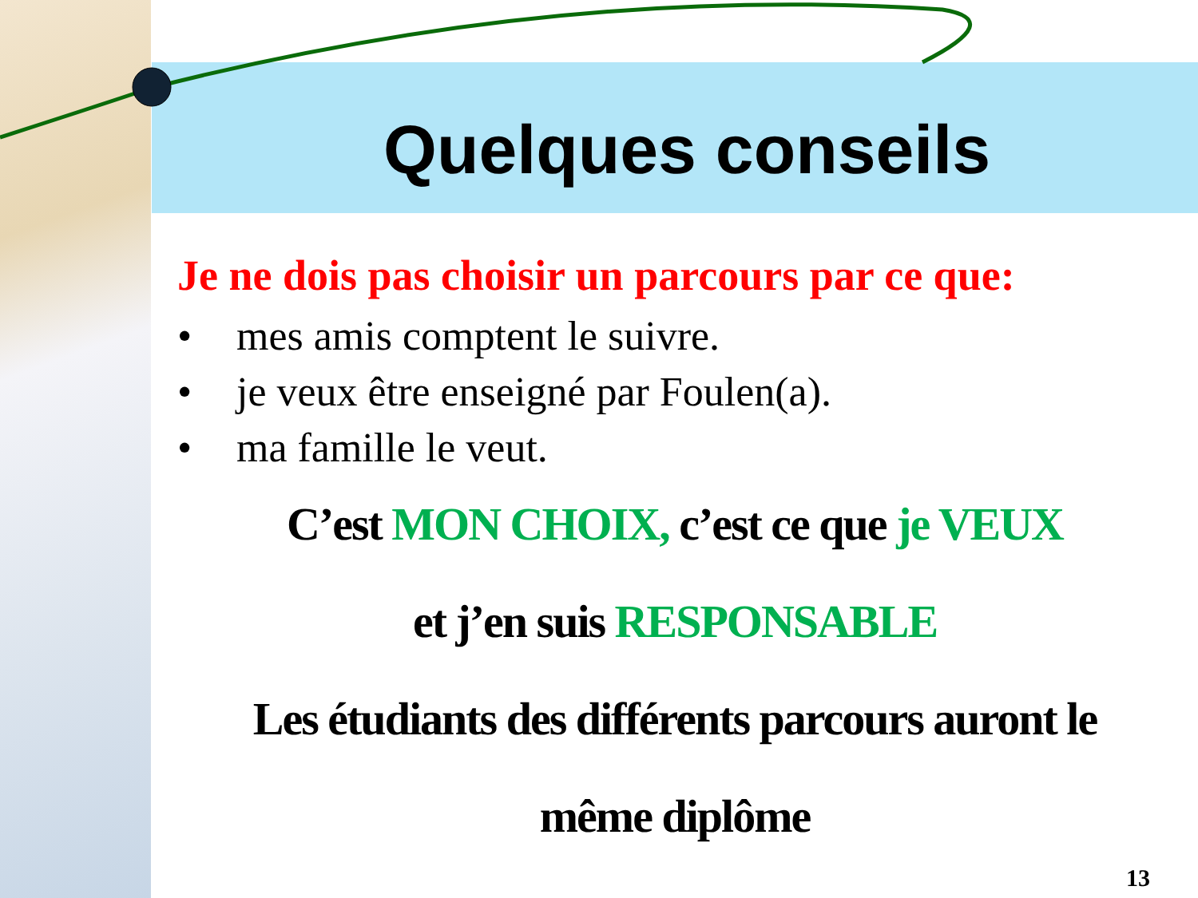Quelques conseils
Je ne dois pas choisir un parcours par ce que:
• mes amis comptent le suivre.
• je veux être enseigné par Foulen(a).
• ma famille le veut.
C’est MON CHOIX, c’est ce que je VEUX
et j’en suis RESPONSABLE
Les étudiants des différents parcours auront le
même diplôme
13